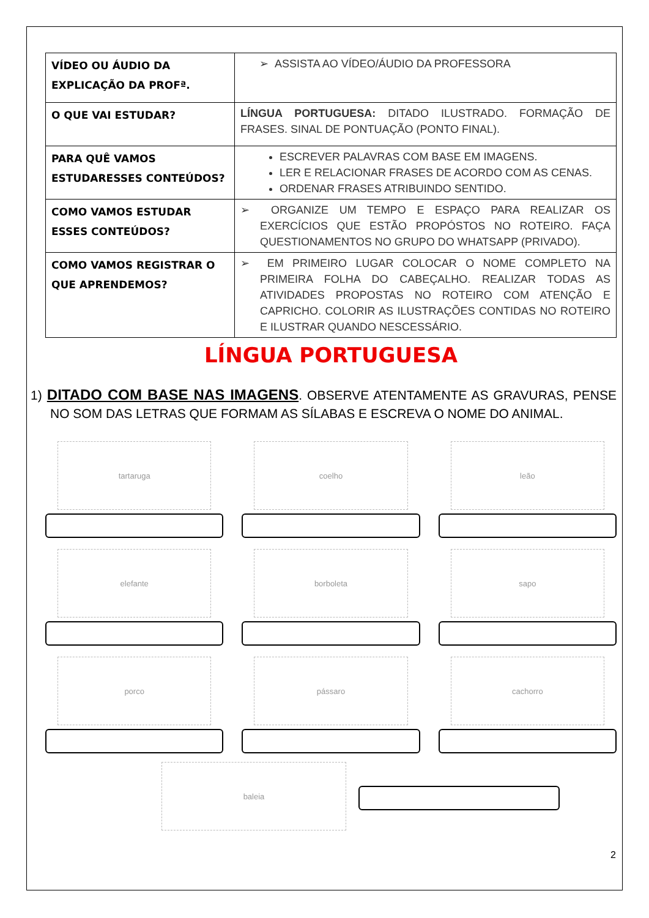| VÍDEO OU ÁUDIO DA EXPLICAÇÃO DA PROFª. | ➢ ASSISTA AO VÍDEO/ÁUDIO DA PROFESSORA |
| O QUE VAI ESTUDAR? | LÍNGUA PORTUGUESA: DITADO ILUSTRADO. FORMAÇÃO DE FRASES. SINAL DE PONTUAÇÃO (PONTO FINAL). |
| PARA QUÊ VAMOS ESTUDARESSES CONTEÚDOS? | ESCREVER PALAVRAS COM BASE EM IMAGENS. LER E RELACIONAR FRASES DE ACORDO COM AS CENAS. ORDENAR FRASES ATRIBUINDO SENTIDO. |
| COMO VAMOS ESTUDAR ESSES CONTEÚDOS? | ➢ ORGANIZE UM TEMPO E ESPAÇO PARA REALIZAR OS EXERCÍCIOS QUE ESTÃO PROPÓSTOS NO ROTEIRO. FAÇA QUESTIONAMENTOS NO GRUPO DO WHATSAPP (PRIVADO). |
| COMO VAMOS REGISTRAR O QUE APRENDEMOS? | ➢ EM PRIMEIRO LUGAR COLOCAR O NOME COMPLETO NA PRIMEIRA FOLHA DO CABEÇALHO. REALIZAR TODAS AS ATIVIDADES PROPOSTAS NO ROTEIRO COM ATENÇÃO E CAPRICHO. COLORIR AS ILUSTRAÇÕES CONTIDAS NO ROTEIRO E ILUSTRAR QUANDO NESCESSÁRIO. |
LÍNGUA PORTUGUESA
1) DITADO COM BASE NAS IMAGENS. OBSERVE ATENTAMENTE AS GRAVURAS, PENSE NO SOM DAS LETRAS QUE FORMAM AS SÍLABAS E ESCREVA O NOME DO ANIMAL.
tartaruga
coelho
leão
elefante
borboleta
sapo
porco
pássaro
cachorro
baleia
2